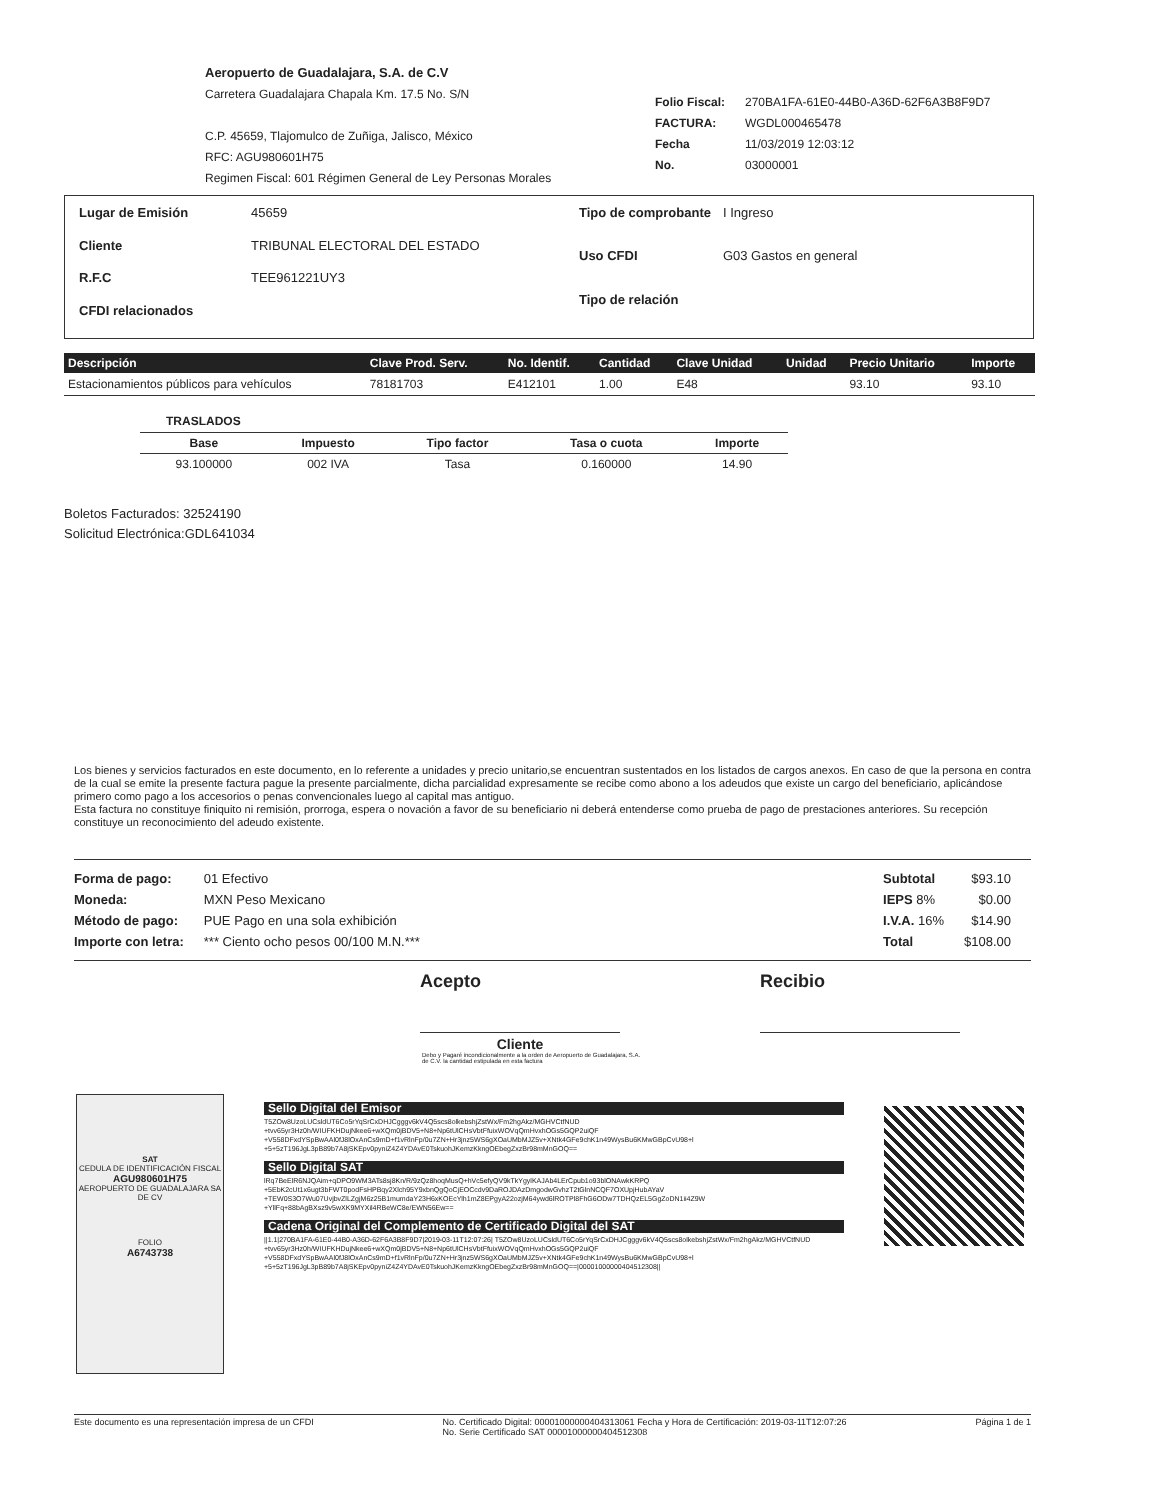Aeropuerto de Guadalajara, S.A. de C.V
Carretera Guadalajara Chapala Km. 17.5 No. S/N
C.P. 45659, Tlajomulco de Zuñiga, Jalisco, México
RFC: AGU980601H75
Regimen Fiscal: 601 Régimen General de Ley Personas Morales
| Folio Fiscal: | 270BA1FA-61E0-44B0-A36D-62F6A3B8F9D7 |
| FACTURA: | WGDL000465478 |
| Fecha | 11/03/2019 12:03:12 |
| No. | 03000001 |
| Lugar de Emisión | 45659 |
| Cliente | TRIBUNAL ELECTORAL DEL ESTADO |
| R.F.C | TEE961221UY3 |
| CFDI relacionados | |
| Tipo de comprobante | I Ingreso |
| Uso CFDI | G03 Gastos en general |
| Tipo de relación | |
| Descripción | Clave Prod. Serv. | No. Identif. | Cantidad | Clave Unidad | Unidad | Precio Unitario | Importe |
| --- | --- | --- | --- | --- | --- | --- | --- |
| Estacionamientos públicos para vehículos | 78181703 | E412101 | 1.00 | E48 | | 93.10 | 93.10 |
TRASLADOS
| Base | Impuesto | Tipo factor | Tasa o cuota | Importe |
| --- | --- | --- | --- | --- |
| 93.100000 | 002 IVA | Tasa | 0.160000 | 14.90 |
Boletos Facturados: 32524190
Solicitud Electrónica:GDL641034
Los bienes y servicios facturados en este documento, en lo referente a unidades y precio unitario,se encuentran sustentados en los listados de cargos anexos. En caso de que la persona en contra de la cual se emite la presente factura pague la presente parcialmente, dicha parcialidad expresamente se recibe como abono a los adeudos que existe un cargo del beneficiario, aplicándose primero como pago a los accesorios o penas convencionales luego al capital mas antiguo.
Esta factura no constituye finiquito ni remisión, prorroga, espera o novación a favor de su beneficiario ni deberá entenderse como prueba de pago de prestaciones anteriores. Su recepción constituye un reconocimiento del adeudo existente.
| Forma de pago: | 01 Efectivo |
| Moneda: | MXN Peso Mexicano |
| Método de pago: | PUE Pago en una sola exhibición |
| Importe con letra: | *** Ciento ocho pesos 00/100 M.N.*** |
| Subtotal | $93.10 |
| IEPS 8% | $0.00 |
| I.V.A. 16% | $14.90 |
| Total | $108.00 |
Acepto
Cliente
Recibio
Debo y Pagaré incondicionalmente a la orden de Aeropuerto de Guadalajara, S.A. de C.V. la cantidad estipulada en esta factura
SAT
CEDULA DE IDENTIFICACIÓN FISCAL
AGU980601H75
AEROPUERTO DE GUADALAJARA SA DE CV
FOLIO
A6743738
Sello Digital del Emisor
T5ZOw8UzoLUCsldUT6Co5rYqSrCxDHJCgggv6kV4Q5scs8olkebshjZstWx/Fm2hgAkz/MGHVCtfNUD +tvv65yr3Hz0h/WIUFKHDujNkee6+wXQm0jBDV5+N8+Np6tUlCHsVbtFfuixWOVqQmHvxhOGs5GQP2uiQF +V558DFxdYSpBwAAl0fJ8lOxAnCs9mD+f1vRlnFp/0u7ZN+Hr3jnz5WS6gXOaUMbMJZ5v+XNtk4GFe9chK1n49WysBu6KMwGBpCvU98+l +5+5zT196JgL3pB89b7A8jSKEpv0pyniZ4Z4YDAvE0TskuohJKemzKkngOEbegZxzBr98mMnGOQ==
Sello Digital SAT
lRq7BeElR6NJQAim+qDPO9WM3ATs8sj8Kn/R/9zQz8hoqMusQ+hVc5efyQV9kTkYgylKAJAb4LErCpub1o93blONAwkKRPQ +5EbK2cUt1x6ugt3bFWT0podFsHPBqy2Xlch95Y9xbnQgQoCjEOCcdv9DaROJDAzDmgodwGvhzT2tGlnNCQF7OXUpjHubAYaV +TEW0S3O7Wu07UvjbvZlLZgjM6z25B1mumdaY23H6xKOEcYlh1mZ8EPgyA22ozjM64ywd6lROTPl8FhG6ODw7TDHQzEL5GgZoDN1ii4Z9W +YllFq+88bAgBXsz9v5wXK9MYXil4RBeWC8e/EWN56Ew==
Cadena Original del Complemento de Certificado Digital del SAT
||1.1|270BA1FA-61E0-44B0-A36D-62F6A3B8F9D7|2019-03-11T12:07:26| T5ZOw8UzoLUCsldUT6Co5rYqSrCxDHJCgggv6kV4Q5scs8olkebshjZstWx/Fm2hgAkz/MGHVCtfNUD +tvv65yr3Hz0h/WIUFKHDujNkee6+wXQm0jBDV5+N8+Np6tUlCHsVbtFfuixWOVqQmHvxhOGs5GQP2uiQF +V558DFxdYSpBwAAl0fJ8lOxAnCs9mD+f1vRlnFp/0u7ZN+Hr3jnz5WS6gXOaUMbMJZ5v+XNtk4GFe9chK1n49WysBu6KMwGBpCvU98+l +5+5zT196JgL3pB89b7A8jSKEpv0pyniZ4Z4YDAvE0TskuohJKemzKkngOEbegZxzBr98mMnGOQ==|00001000000404512308||
Este documento es una representación impresa de un CFDI No. Certificado Digital: 00001000000404313061 Fecha y Hora de Certificación: 2019-03-11T12:07:26
No. Serie Certificado SAT 00001000000404512308 Página 1 de 1